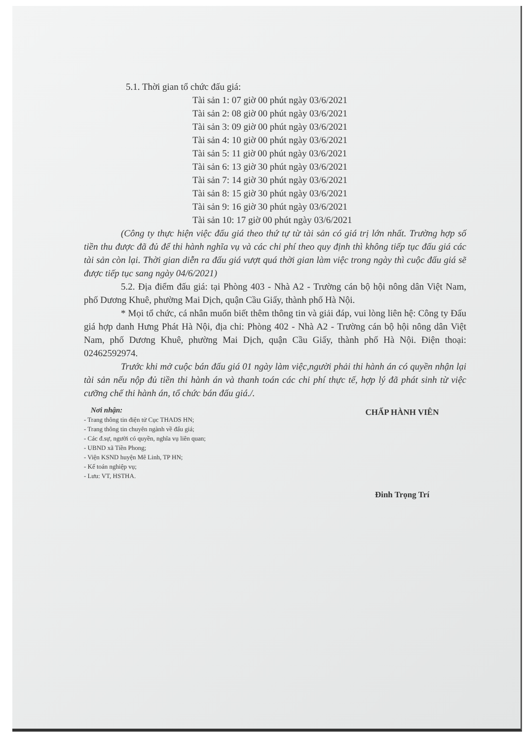5.1. Thời gian tổ chức đấu giá:
Tài sản 1: 07 giờ 00 phút ngày 03/6/2021
Tài sản 2: 08 giờ 00 phút ngày 03/6/2021
Tài sản 3: 09 giờ 00 phút ngày 03/6/2021
Tài sản 4: 10 giờ 00 phút ngày 03/6/2021
Tài sản 5: 11 giờ 00 phút ngày 03/6/2021
Tài sản 6: 13 giờ 30 phút ngày 03/6/2021
Tài sản 7: 14 giờ 30 phút ngày 03/6/2021
Tài sản 8: 15 giờ 30 phút ngày 03/6/2021
Tài sản 9: 16 giờ 30 phút ngày 03/6/2021
Tài sản 10: 17 giờ 00 phút ngày 03/6/2021
(Công ty thực hiện việc đấu giá theo thứ tự từ tài sản có giá trị lớn nhất. Trường hợp số tiền thu được đã đủ để thi hành nghĩa vụ và các chi phí theo quy định thì không tiếp tục đấu giá các tài sản còn lại. Thời gian diễn ra đấu giá vượt quá thời gian làm việc trong ngày thì cuộc đấu giá sẽ được tiếp tục sang ngày 04/6/2021)
5.2. Địa điểm đấu giá: tại Phòng 403 - Nhà A2 - Trường cán bộ hội nông dân Việt Nam, phố Dương Khuê, phường Mai Dịch, quận Cầu Giấy, thành phố Hà Nội.
* Mọi tổ chức, cá nhân muốn biết thêm thông tin và giải đáp, vui lòng liên hệ: Công ty Đấu giá hợp danh Hưng Phát Hà Nội, địa chỉ: Phòng 402 - Nhà A2 - Trường cán bộ hội nông dân Việt Nam, phố Dương Khuê, phường Mai Dịch, quận Cầu Giấy, thành phố Hà Nội. Điện thoại: 02462592974.
Trước khi mở cuộc bán đấu giá 01 ngày làm việc,người phải thi hành án có quyền nhận lại tài sản nếu nộp đủ tiền thi hành án và thanh toán các chi phí thực tế, hợp lý đã phát sinh từ việc cưỡng chế thi hành án, tổ chức bán đấu giá./.
Nơi nhận:
- Trang thông tin điện tử Cục THADS HN;
- Trang thông tin chuyên ngành về đấu giá;
- Các đ.sự, người có quyền, nghĩa vụ liên quan;
- UBND xã Tiền Phong;
- Viện KSND huyện Mê Linh, TP HN;
- Kế toán nghiệp vụ;
- Lưu: VT, HSTHA.
CHẤP HÀNH VIÊN
Đinh Trọng Trí